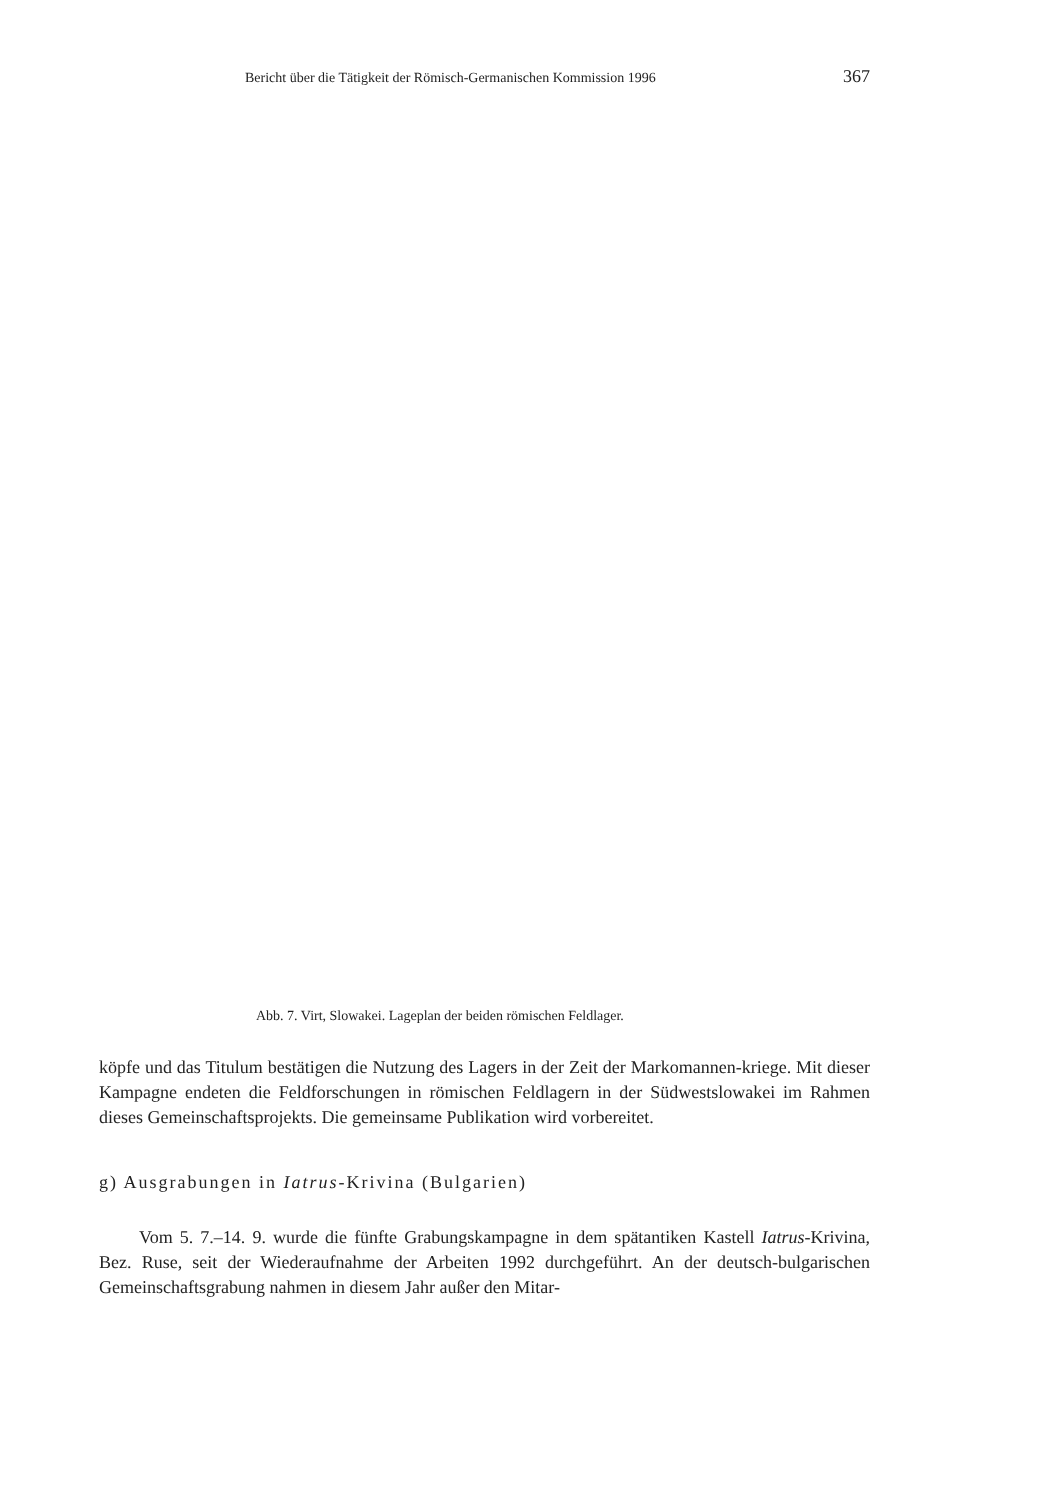Bericht über die Tätigkeit der Römisch-Germanischen Kommission 1996 367
Abb. 7. Virt, Slowakei. Lageplan der beiden römischen Feldlager.
köpfe und das Titulum bestätigen die Nutzung des Lagers in der Zeit der Markomannen-kriege. Mit dieser Kampagne endeten die Feldforschungen in römischen Feldlagern in der Südwestslowakei im Rahmen dieses Gemeinschaftsprojekts. Die gemeinsame Publikation wird vorbereitet.
g) Ausgrabungen in Iatrus-Krivina (Bulgarien)
Vom 5. 7.–14. 9. wurde die fünfte Grabungskampagne in dem spätantiken Kastell Iatrus-Krivina, Bez. Ruse, seit der Wiederaufnahme der Arbeiten 1992 durchgeführt. An der deutsch-bulgarischen Gemeinschaftsgrabung nahmen in diesem Jahr außer den Mitar-